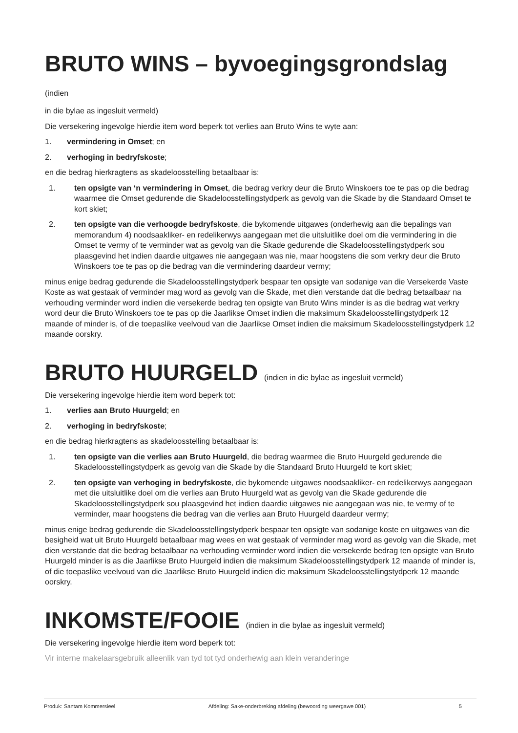BRUTO WINS – byvoegingsgrondslag (indien
in die bylae as ingesluit vermeld)
Die versekering ingevolge hierdie item word beperk tot verlies aan Bruto Wins te wyte aan:
1. vermindering in Omset; en
2. verhoging in bedryfskoste;
en die bedrag hierkragtens as skadeloosstelling betaalbaar is:
1. ten opsigte van ‘n vermindering in Omset, die bedrag verkry deur die Bruto Winskoers toe te pas op die bedrag waarmee die Omset gedurende die Skadeloosstellingstydperk as gevolg van die Skade by die Standaard Omset te kort skiet;
2. ten opsigte van die verhoogde bedryfskoste, die bykomende uitgawes (onderhewig aan die bepalings van memorandum 4) noodsaakliker- en redelikerwys aangegaan met die uitsluitlike doel om die vermindering in die Omset te vermy of te verminder wat as gevolg van die Skade gedurende die Skadeloosstellingstydperk sou plaasgevind het indien daardie uitgawes nie aangegaan was nie, maar hoogstens die som verkry deur die Bruto Winskoers toe te pas op die bedrag van die vermindering daardeur vermy;
minus enige bedrag gedurende die Skadeloosstellingstydperk bespaar ten opsigte van sodanige van die Versekerde Vaste Koste as wat gestaak of verminder mag word as gevolg van die Skade, met dien verstande dat die bedrag betaalbaar na verhouding verminder word indien die versekerde bedrag ten opsigte van Bruto Wins minder is as die bedrag wat verkry word deur die Bruto Winskoers toe te pas op die Jaarlikse Omset indien die maksimum Skadeloosstellingstydperk 12 maande of minder is, of die toepaslike veelvoud van die Jaarlikse Omset indien die maksimum Skadeloosstellingstydperk 12 maande oorskry.
BRUTO HUURGELD (indien in die bylae as ingesluit vermeld)
Die versekering ingevolge hierdie item word beperk tot:
1. verlies aan Bruto Huurgeld; en
2. verhoging in bedryfskoste;
en die bedrag hierkragtens as skadeloosstelling betaalbaar is:
1. ten opsigte van die verlies aan Bruto Huurgeld, die bedrag waarmee die Bruto Huurgeld gedurende die Skadeloosstellingstydperk as gevolg van die Skade by die Standaard Bruto Huurgeld te kort skiet;
2. ten opsigte van verhoging in bedryfskoste, die bykomende uitgawes noodsaakliker- en redelikerwys aangegaan met die uitsluitlike doel om die verlies aan Bruto Huurgeld wat as gevolg van die Skade gedurende die Skadeloosstellingstydperk sou plaasgevind het indien daardie uitgawes nie aangegaan was nie, te vermy of te verminder, maar hoogstens die bedrag van die verlies aan Bruto Huurgeld daardeur vermy;
minus enige bedrag gedurende die Skadeloosstellingstydperk bespaar ten opsigte van sodanige koste en uitgawes van die besigheid wat uit Bruto Huurgeld betaalbaar mag wees en wat gestaak of verminder mag word as gevolg van die Skade, met dien verstande dat die bedrag betaalbaar na verhouding verminder word indien die versekerde bedrag ten opsigte van Bruto Huurgeld minder is as die Jaarlikse Bruto Huurgeld indien die maksimum Skadeloosstellingstydperk 12 maande of minder is, of die toepaslike veelvoud van die Jaarlikse Bruto Huurgeld indien die maksimum Skadeloosstellingstydperk 12 maande oorskry.
INKOMSTE/FOOIE (indien in die bylae as ingesluit vermeld)
Die versekering ingevolge hierdie item word beperk tot:
Vir interne makelaarsgebruik alleenlik van tyd tot tyd onderhewig aan klein veranderinge
Produk: Santam Kommersieel Afdeling: Sake-onderbreking afdeling (bewoording weergawe 001) 5